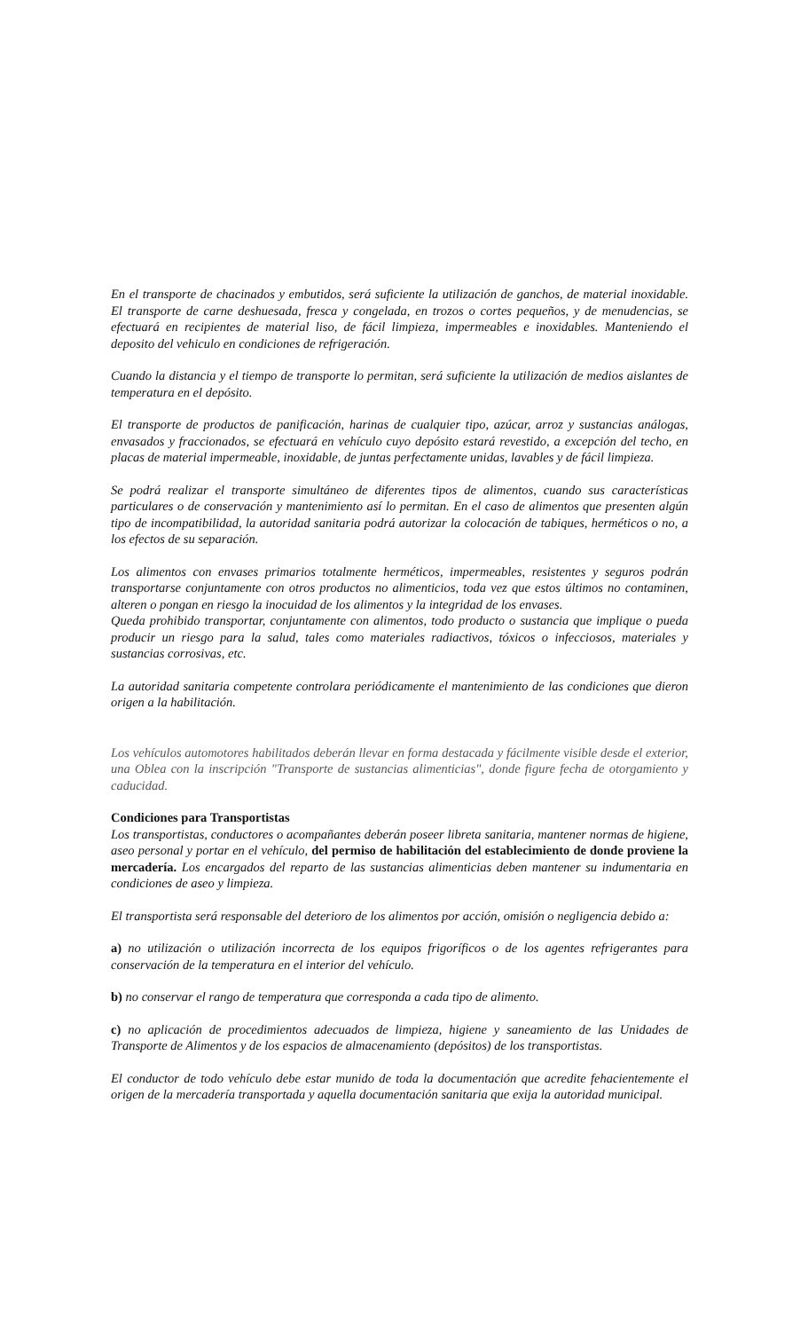En el transporte de chacinados y embutidos, será suficiente la utilización de ganchos, de material inoxidable. El transporte de carne deshuesada, fresca y congelada, en trozos o cortes pequeños, y de menudencias, se efectuará en recipientes de material liso, de fácil limpieza, impermeables e inoxidables. Manteniendo el deposito del vehiculo en condiciones de refrigeración.
Cuando la distancia y el tiempo de transporte lo permitan, será suficiente la utilización de medios aislantes de temperatura en el depósito.
El transporte de productos de panificación, harinas de cualquier tipo, azúcar, arroz y sustancias análogas, envasados y fraccionados, se efectuará en vehículo cuyo depósito estará revestido, a excepción del techo, en placas de material impermeable, inoxidable, de juntas perfectamente unidas, lavables y de fácil limpieza.
Se podrá realizar el transporte simultáneo de diferentes tipos de alimentos, cuando sus características particulares o de conservación y mantenimiento así lo permitan. En el caso de alimentos que presenten algún tipo de incompatibilidad, la autoridad sanitaria podrá autorizar la colocación de tabiques, herméticos o no, a los efectos de su separación.
Los alimentos con envases primarios totalmente herméticos, impermeables, resistentes y seguros podrán transportarse conjuntamente con otros productos no alimenticios, toda vez que estos últimos no contaminen, alteren o pongan en riesgo la inocuidad de los alimentos y la integridad de los envases.
Queda prohibido transportar, conjuntamente con alimentos, todo producto o sustancia que implique o pueda producir un riesgo para la salud, tales como materiales radiactivos, tóxicos o infecciosos, materiales y sustancias corrosivas, etc.
La autoridad sanitaria competente controlara periódicamente el mantenimiento de las condiciones que dieron origen a la habilitación.
Los vehículos automotores habilitados deberán llevar en forma destacada y fácilmente visible desde el exterior, una Oblea con la inscripción "Transporte de sustancias alimenticias", donde figure fecha de otorgamiento y caducidad.
Condiciones para Transportistas
Los transportistas, conductores o acompañantes deberán poseer libreta sanitaria, mantener normas de higiene, aseo personal y portar en el vehículo, del permiso de habilitación del establecimiento de donde proviene la mercadería. Los encargados del reparto de las sustancias alimenticias deben mantener su indumentaria en condiciones de aseo y limpieza.
El transportista será responsable del deterioro de los alimentos por acción, omisión o negligencia debido a:
a) no utilización o utilización incorrecta de los equipos frigoríficos o de los agentes refrigerantes para conservación de la temperatura en el interior del vehículo.
b) no conservar el rango de temperatura que corresponda a cada tipo de alimento.
c) no aplicación de procedimientos adecuados de limpieza, higiene y saneamiento de las Unidades de Transporte de Alimentos y de los espacios de almacenamiento (depósitos) de los transportistas.
El conductor de todo vehículo debe estar munido de toda la documentación que acredite fehacientemente el origen de la mercadería transportada y aquella documentación sanitaria que exija la autoridad municipal.